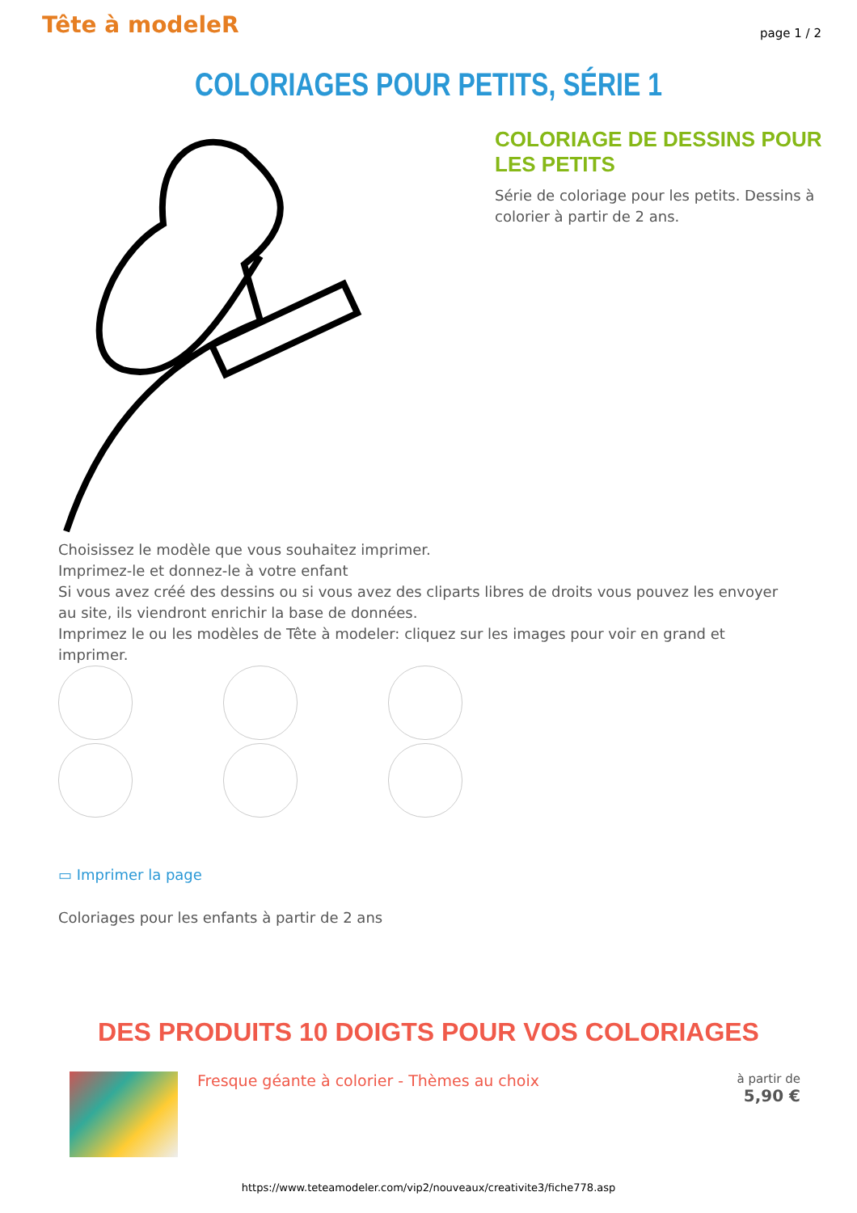Tête à modeleR
page 1 / 2
COLORIAGES POUR PETITS, SÉRIE 1
COLORIAGE DE DESSINS POUR LES PETITS
Série de coloriage pour les petits. Dessins à colorier à partir de 2 ans.
Choisissez le modèle que vous souhaitez imprimer.
Imprimez-le et donnez-le à votre enfant
Si vous avez créé des dessins ou si vous avez des cliparts libres de droits vous pouvez les envoyer au site, ils viendront enrichir la base de données.
Imprimez le ou les modèles de Tête à modeler: cliquez sur les images pour voir en grand et imprimer.
▭ Imprimer la page
Coloriages pour les enfants à partir de 2 ans
DES PRODUITS 10 DOIGTS POUR VOS COLORIAGES
Fresque géante à colorier - Thèmes au choix
à partir de
5,90 €
https://www.teteamodeler.com/vip2/nouveaux/creativite3/fiche778.asp